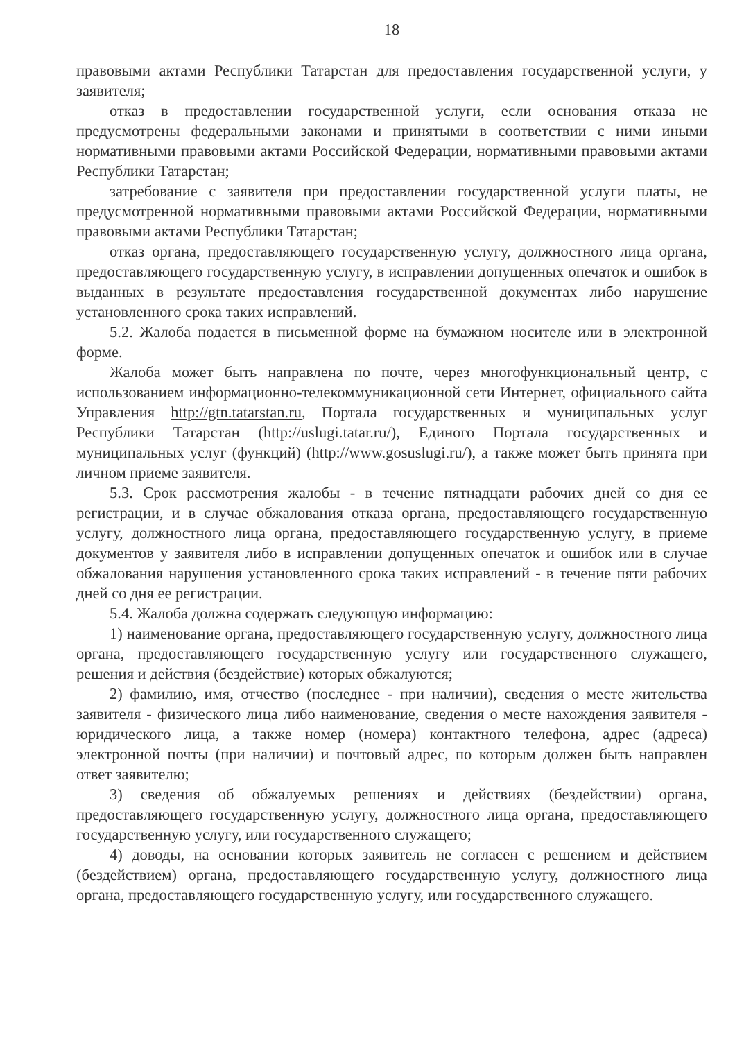18
правовыми актами Республики Татарстан для предоставления государственной услуги, у заявителя;
отказ в предоставлении государственной услуги, если основания отказа не предусмотрены федеральными законами и принятыми в соответствии с ними иными нормативными правовыми актами Российской Федерации, нормативными правовыми актами Республики Татарстан;
затребование с заявителя при предоставлении государственной услуги платы, не предусмотренной нормативными правовыми актами Российской Федерации, нормативными правовыми актами Республики Татарстан;
отказ органа, предоставляющего государственную услугу, должностного лица органа, предоставляющего государственную услугу, в исправлении допущенных опечаток и ошибок в выданных в результате предоставления государственной документах либо нарушение установленного срока таких исправлений.
5.2. Жалоба подается в письменной форме на бумажном носителе или в электронной форме.
Жалоба может быть направлена по почте, через многофункциональный центр, с использованием информационно-телекоммуникационной сети Интернет, официального сайта Управления http://gtn.tatarstan.ru, Портала государственных и муниципальных услуг Республики Татарстан (http://uslugi.tatar.ru/), Единого Портала государственных и муниципальных услуг (функций) (http://www.gosuslugi.ru/), а также может быть принята при личном приеме заявителя.
5.3. Срок рассмотрения жалобы - в течение пятнадцати рабочих дней со дня ее регистрации, и в случае обжалования отказа органа, предоставляющего государственную услугу, должностного лица органа, предоставляющего государственную услугу, в приеме документов у заявителя либо в исправлении допущенных опечаток и ошибок или в случае обжалования нарушения установленного срока таких исправлений - в течение пяти рабочих дней со дня ее регистрации.
5.4. Жалоба должна содержать следующую информацию:
1) наименование органа, предоставляющего государственную услугу, должностного лица органа, предоставляющего государственную услугу или государственного служащего, решения и действия (бездействие) которых обжалуются;
2) фамилию, имя, отчество (последнее - при наличии), сведения о месте жительства заявителя - физического лица либо наименование, сведения о месте нахождения заявителя - юридического лица, а также номер (номера) контактного телефона, адрес (адреса) электронной почты (при наличии) и почтовый адрес, по которым должен быть направлен ответ заявителю;
3) сведения об обжалуемых решениях и действиях (бездействии) органа, предоставляющего государственную услугу, должностного лица органа, предоставляющего государственную услугу, или государственного служащего;
4) доводы, на основании которых заявитель не согласен с решением и действием (бездействием) органа, предоставляющего государственную услугу, должностного лица органа, предоставляющего государственную услугу, или государственного служащего.